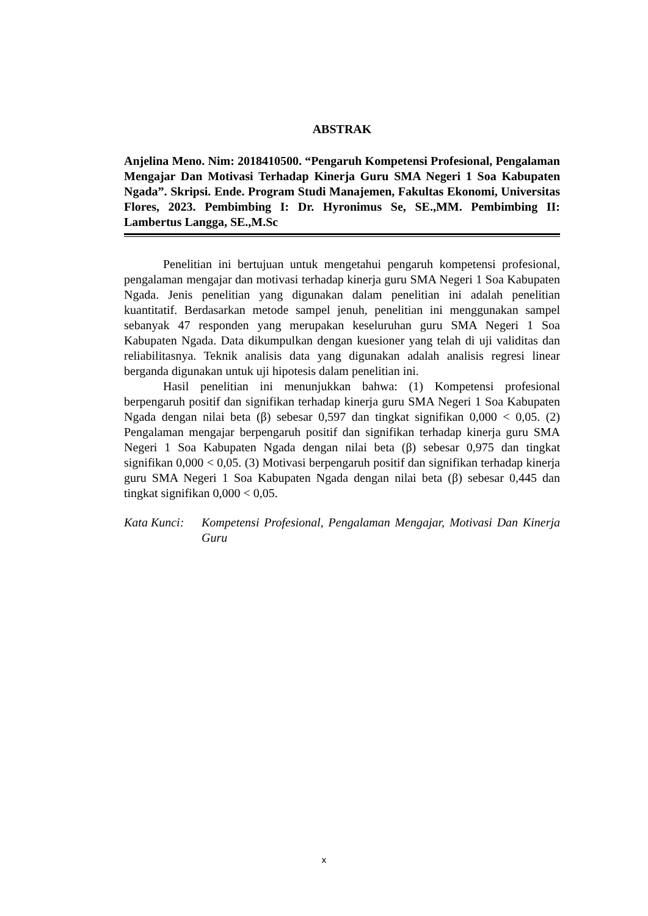ABSTRAK
Anjelina Meno. Nim: 2018410500. “Pengaruh Kompetensi Profesional, Pengalaman Mengajar Dan Motivasi Terhadap Kinerja Guru SMA Negeri 1 Soa Kabupaten Ngada”. Skripsi. Ende. Program Studi Manajemen, Fakultas Ekonomi, Universitas Flores, 2023. Pembimbing I: Dr. Hyronimus Se, SE.,MM. Pembimbing II: Lambertus Langga, SE.,M.Sc
Penelitian ini bertujuan untuk mengetahui pengaruh kompetensi profesional, pengalaman mengajar dan motivasi terhadap kinerja guru SMA Negeri 1 Soa Kabupaten Ngada. Jenis penelitian yang digunakan dalam penelitian ini adalah penelitian kuantitatif. Berdasarkan metode sampel jenuh, penelitian ini menggunakan sampel sebanyak 47 responden yang merupakan keseluruhan guru SMA Negeri 1 Soa Kabupaten Ngada. Data dikumpulkan dengan kuesioner yang telah di uji validitas dan reliabilitasnya. Teknik analisis data yang digunakan adalah analisis regresi linear berganda digunakan untuk uji hipotesis dalam penelitian ini.
Hasil penelitian ini menunjukkan bahwa: (1) Kompetensi profesional berpengaruh positif dan signifikan terhadap kinerja guru SMA Negeri 1 Soa Kabupaten Ngada dengan nilai beta (β) sebesar 0,597 dan tingkat signifikan 0,000 < 0,05. (2) Pengalaman mengajar berpengaruh positif dan signifikan terhadap kinerja guru SMA Negeri 1 Soa Kabupaten Ngada dengan nilai beta (β) sebesar 0,975 dan tingkat signifikan 0,000 < 0,05. (3) Motivasi berpengaruh positif dan signifikan terhadap kinerja guru SMA Negeri 1 Soa Kabupaten Ngada dengan nilai beta (β) sebesar 0,445 dan tingkat signifikan 0,000 < 0,05.
Kata Kunci: Kompetensi Profesional, Pengalaman Mengajar, Motivasi Dan Kinerja Guru
x